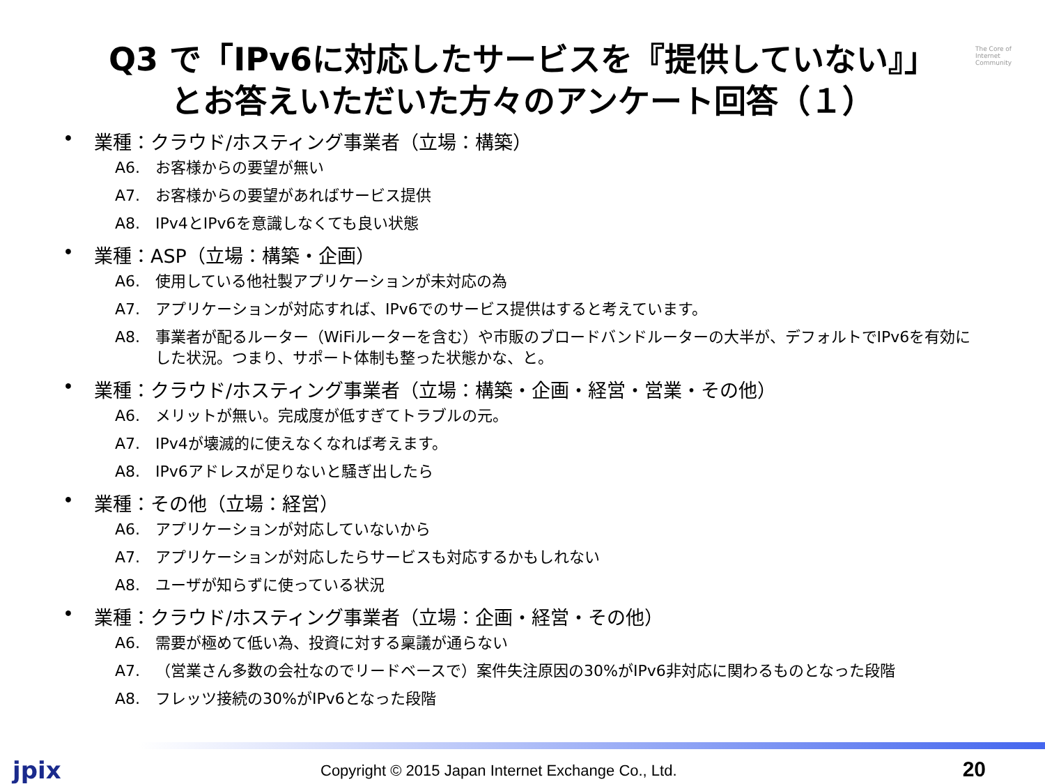The Core of Internet Community
Q3 で「IPv6に対応したサービスを『提供していない』」
とお答えいただいた方々のアンケート回答（１）
• 業種：クラウド/ホスティング事業者（立場：構築）
A6. お客様からの要望が無い
A7. お客様からの要望があればサービス提供
A8. IPv4とIPv6を意識しなくても良い状態
• 業種：ASP（立場：構築・企画）
A6. 使用している他社製アプリケーションが未対応の為
A7. アプリケーションが対応すれば、IPv6でのサービス提供はすると考えています。
A8. 事業者が配るルーター（WiFiルーターを含む）や市販のブロードバンドルーターの大半が、デフォルトでIPv6を有効にした状況。つまり、サポート体制も整った状態かな、と。
• 業種：クラウド/ホスティング事業者（立場：構築・企画・経営・営業・その他）
A6. メリットが無い。完成度が低すぎてトラブルの元。
A7. IPv4が壊滅的に使えなくなれば考えます。
A8. IPv6アドレスが足りないと騒ぎ出したら
• 業種：その他（立場：経営）
A6. アプリケーションが対応していないから
A7. アプリケーションが対応したらサービスも対応するかもしれない
A8. ユーザが知らずに使っている状況
• 業種：クラウド/ホスティング事業者（立場：企画・経営・その他）
A6. 需要が極めて低い為、投資に対する稟議が通らない
A7. （営業さん多数の会社なのでリードベースで）案件失注原因の30%がIPv6非対応に関わるものとなった段階
A8. フレッツ接続の30%がIPv6となった段階
jpix
Copyright © 2015 Japan Internet Exchange Co., Ltd.
20